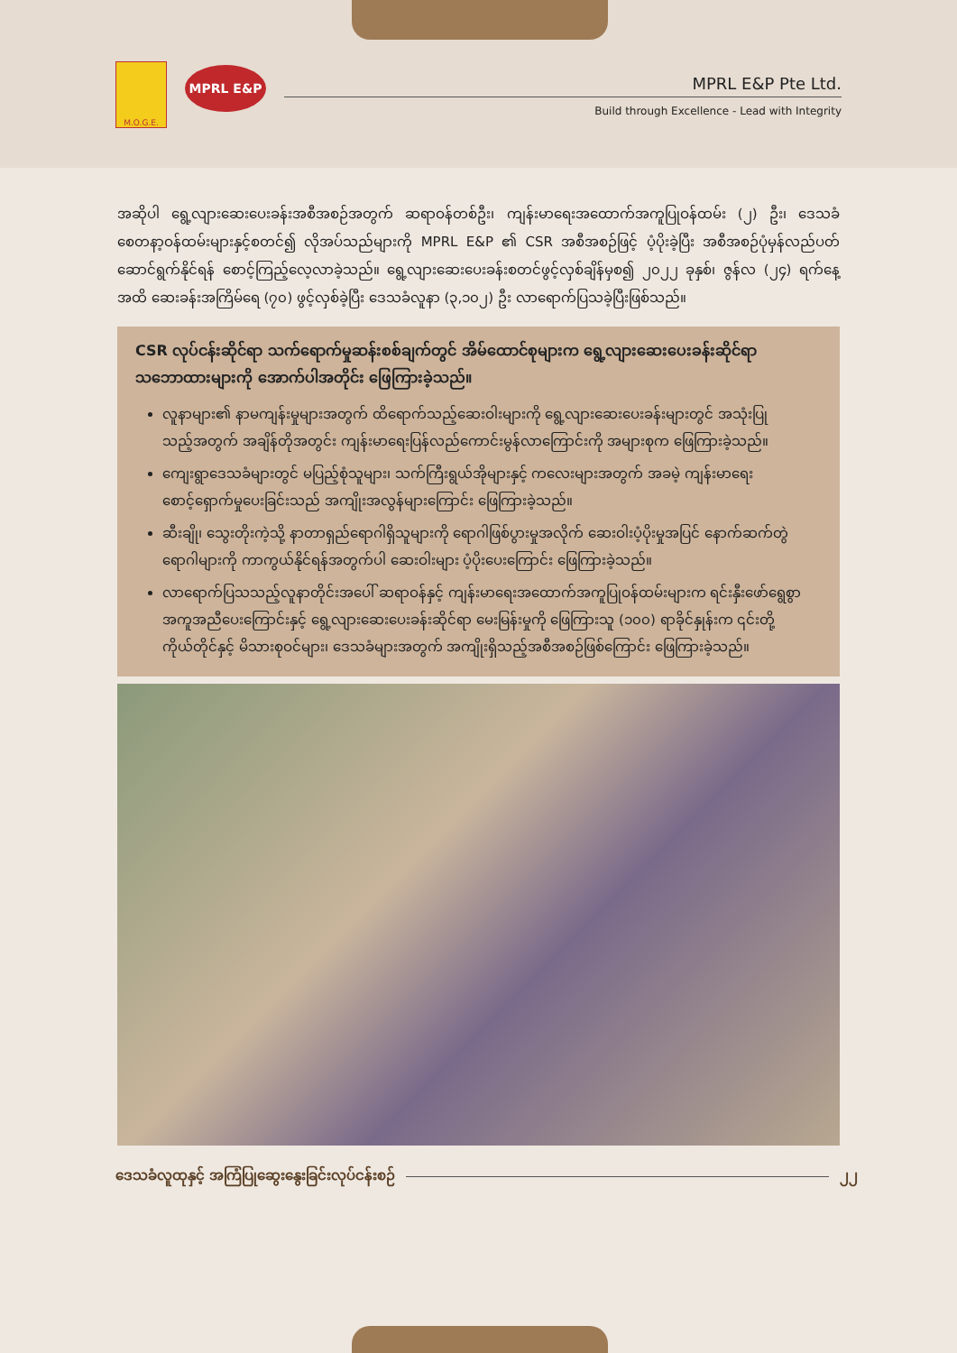M.O.G.E.
MPRL E&P
MPRL E&P Pte Ltd.
Build through Excellence - Lead with Integrity
အဆိုပါ ရွေ့လျားဆေးပေးခန်းအစီအစဉ်အတွက် ဆရာဝန်တစ်ဦး၊ ကျန်းမာရေးအထောက်အကူပြုဝန်ထမ်း (၂) ဦး၊ ဒေသခံစေတနာ့ဝန်ထမ်းများနှင့်စတင်၍ လိုအပ်သည်များကို MPRL E&P ၏ CSR အစီအစဉ်ဖြင့် ပံ့ပိုးခဲ့ပြီး အစီအစဉ်ပုံမှန်လည်ပတ်ဆောင်ရွက်နိုင်ရန် စောင့်ကြည့်လေ့လာခဲ့သည်။ ရွေ့လျားဆေးပေးခန်းစတင်ဖွင့်လှစ်ချိန်မှစ၍ ၂၀၂၂ ခုနှစ်၊ ဇွန်လ (၂၄) ရက်နေ့အထိ ဆေးခန်းအကြိမ်ရေ (၇၀) ဖွင့်လှစ်ခဲ့ပြီး ဒေသခံလူနာ (၃,၁၀၂) ဦး လာရောက်ပြသခဲ့ပြီးဖြစ်သည်။
CSR လုပ်ငန်းဆိုင်ရာ သက်ရောက်မှုဆန်းစစ်ချက်တွင် အိမ်ထောင်စုများက ရွေ့လျားဆေးပေးခန်းဆိုင်ရာ သဘောထားများကို အောက်ပါအတိုင်း ဖြေကြားခဲ့သည်။
လူနာများ၏ နာမကျန်းမှုများအတွက် ထိရောက်သည့်ဆေးဝါးများကို ရွေ့လျားဆေးပေးခန်းများတွင် အသုံးပြုသည့်အတွက် အချိန်တိုအတွင်း ကျန်းမာရေးပြန်လည်ကောင်းမွန်လာကြောင်းကို အများစုက ဖြေကြားခဲ့သည်။
ကျေးရွာဒေသခံများတွင် မပြည့်စုံသူများ၊ သက်ကြီးရွယ်အိုများနှင့် ကလေးများအတွက် အခမဲ့ ကျန်းမာရေးစောင့်ရှောက်မှုပေးခြင်းသည် အကျိုးအလွန်များကြောင်း ဖြေကြားခဲ့သည်။
ဆီးချို၊ သွေးတိုးကဲ့သို့ နာတာရှည်ရောဂါရှိသူများကို ရောဂါဖြစ်ပွားမှုအလိုက် ဆေးဝါးပံ့ပိုးမှုအပြင် နောက်ဆက်တွဲရောဂါများကို ကာကွယ်နိုင်ရန်အတွက်ပါ ဆေးဝါးများ ပံ့ပိုးပေးကြောင်း ဖြေကြားခဲ့သည်။
လာရောက်ပြသသည့်လူနာတိုင်းအပေါ် ဆရာဝန်နှင့် ကျန်းမာရေးအထောက်အကူပြုဝန်ထမ်းများက ရင်းနှီးဖော်ရွေစွာ အကူအညီပေးကြောင်းနှင့် ရွေ့လျားဆေးပေးခန်းဆိုင်ရာ မေးမြန်းမှုကို ဖြေကြားသူ (၁၀၀) ရာခိုင်နှုန်းက ၎င်းတို့ကိုယ်တိုင်နှင့် မိသားစုဝင်များ၊ ဒေသခံများအတွက် အကျိုးရှိသည့်အစီအစဉ်ဖြစ်ကြောင်း ဖြေကြားခဲ့သည်။
ဒေသခံလူထုနှင့် အကြံပြုဆွေးနွေးခြင်းလုပ်ငန်းစဉ် ၂၂